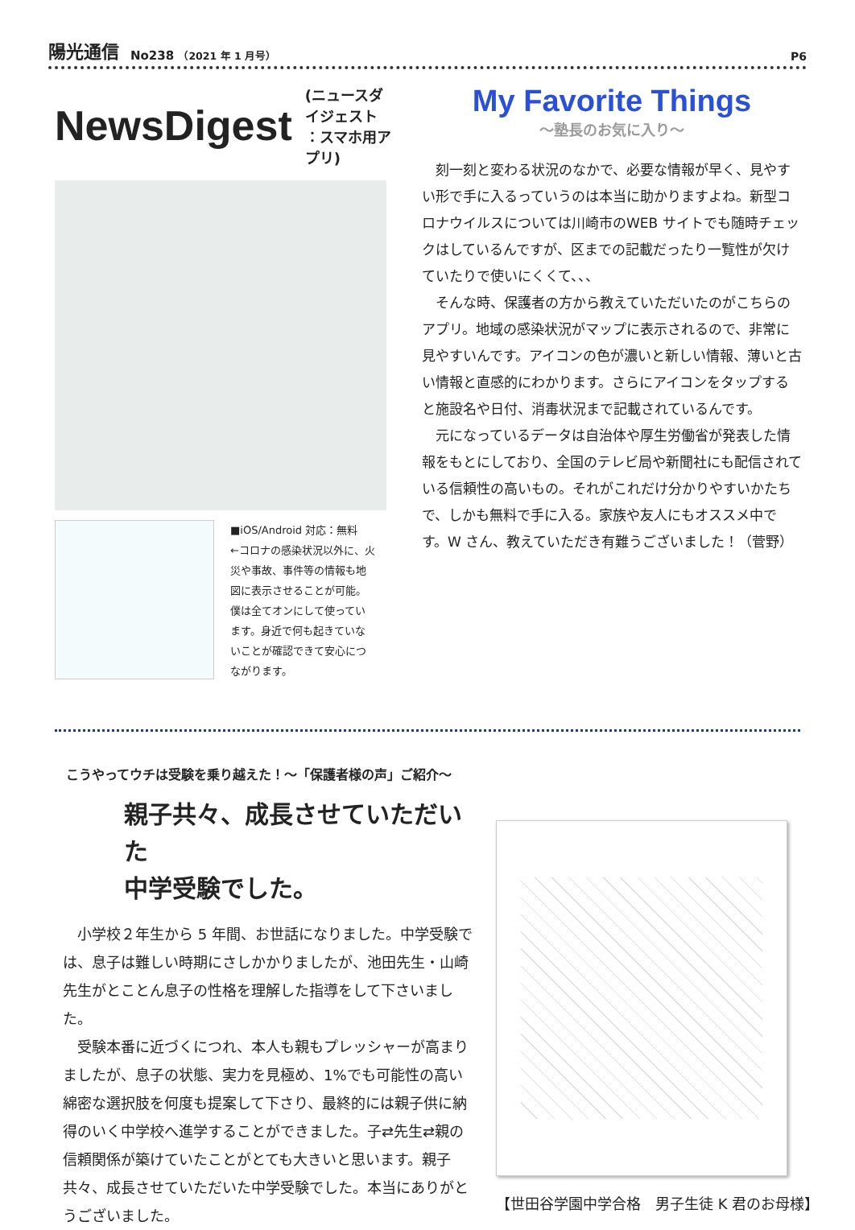陽光通信 No238 （2021 年 1 月号） P6
NewsDigest
(ニュースダイジェスト
：スマホ用アプリ)
■iOS/Android 対応：無料
←コロナの感染状況以外に、火災や事故、事件等の情報も地図に表示させることが可能。僕は全てオンにして使っています。身近で何も起きていないことが確認できて安心につながります。
My Favorite Things
～塾長のお気に入り～
刻一刻と変わる状況のなかで、必要な情報が早く、見やすい形で手に入るっていうのは本当に助かりますよね。新型コロナウイルスについては川崎市のWEB サイトでも随時チェックはしているんですが、区までの記載だったり一覧性が欠けていたりで使いにくくて、、、
そんな時、保護者の方から教えていただいたのがこちらのアプリ。地域の感染状況がマップに表示されるので、非常に見やすいんです。アイコンの色が濃いと新しい情報、薄いと古い情報と直感的にわかります。さらにアイコンをタップすると施設名や日付、消毒状況まで記載されているんです。
元になっているデータは自治体や厚生労働省が発表した情報をもとにしており、全国のテレビ局や新聞社にも配信されている信頼性の高いもの。それがこれだけ分かりやすいかたちで、しかも無料で手に入る。家族や友人にもオススメ中です。W さん、教えていただき有難うございました！（菅野）
こうやってウチは受験を乗り越えた！～「保護者様の声」ご紹介～
親子共々、成長させていただいた
中学受験でした。
小学校２年生から 5 年間、お世話になりました。中学受験では、息子は難しい時期にさしかかりましたが、池田先生・山崎先生がとことん息子の性格を理解した指導をして下さいました。
受験本番に近づくにつれ、本人も親もプレッシャーが高まりましたが、息子の状態、実力を見極め、1%でも可能性の高い綿密な選択肢を何度も提案して下さり、最終的には親子供に納得のいく中学校へ進学することができました。子⇄先生⇄親の信頼関係が築けていたことがとても大きいと思います。親子共々、成長させていただいた中学受験でした。本当にありがとうございました。
【世田谷学園中学合格　男子生徒 K 君のお母様】